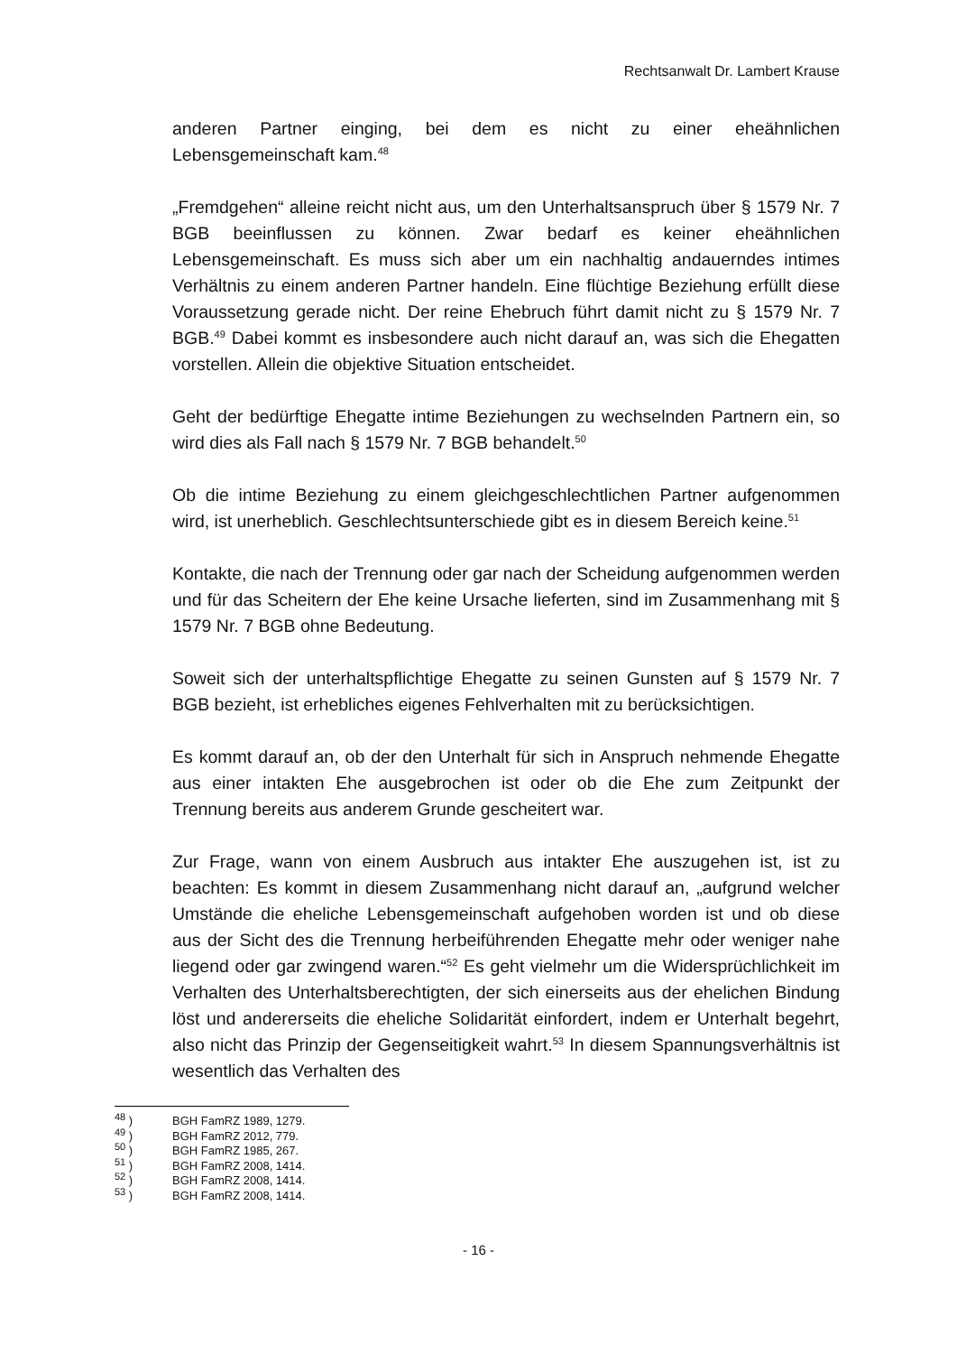Rechtsanwalt Dr. Lambert Krause
anderen Partner einging, bei dem es nicht zu einer eheähnlichen Lebensgemeinschaft kam.<sup>48</sup>
„Fremdgehen“ alleine reicht nicht aus, um den Unterhaltsanspruch über § 1579 Nr. 7 BGB beeinflussen zu können. Zwar bedarf es keiner eheähnlichen Lebensgemeinschaft. Es muss sich aber um ein nachhaltig andauerndes intimes Verhältnis zu einem anderen Partner handeln. Eine flüchtige Beziehung erfüllt diese Voraussetzung gerade nicht. Der reine Ehebruch führt damit nicht zu § 1579 Nr. 7 BGB.<sup>49</sup> Dabei kommt es insbesondere auch nicht darauf an, was sich die Ehegatten vorstellen. Allein die objektive Situation entscheidet.
Geht der bedürftige Ehegatte intime Beziehungen zu wechselnden Partnern ein, so wird dies als Fall nach § 1579 Nr. 7 BGB behandelt.<sup>50</sup>
Ob die intime Beziehung zu einem gleichgeschlechtlichen Partner aufgenommen wird, ist unerheblich. Geschlechtsunterschiede gibt es in diesem Bereich keine.<sup>51</sup>
Kontakte, die nach der Trennung oder gar nach der Scheidung aufgenommen werden und für das Scheitern der Ehe keine Ursache lieferten, sind im Zusammenhang mit § 1579 Nr. 7 BGB ohne Bedeutung.
Soweit sich der unterhaltspflichtige Ehegatte zu seinen Gunsten auf § 1579 Nr. 7 BGB bezieht, ist erhebliches eigenes Fehlverhalten mit zu berücksichtigen.
Es kommt darauf an, ob der den Unterhalt für sich in Anspruch nehmende Ehegatte aus einer intakten Ehe ausgebrochen ist oder ob die Ehe zum Zeitpunkt der Trennung bereits aus anderem Grunde gescheitert war.
Zur Frage, wann von einem Ausbruch aus intakter Ehe auszugehen ist, ist zu beachten: Es kommt in diesem Zusammenhang nicht darauf an, „aufgrund welcher Umstände die eheliche Lebensgemeinschaft aufgehoben worden ist und ob diese aus der Sicht des die Trennung herbeiführenden Ehegatte mehr oder weniger nahe liegend oder gar zwingend waren.“<sup>52</sup> Es geht vielmehr um die Widersprüchlichkeit im Verhalten des Unterhaltsberechtigten, der sich einerseits aus der ehelichen Bindung löst und andererseits die eheliche Solidarität einfordert, indem er Unterhalt begehrt, also nicht das Prinzip der Gegenseitigkeit wahrt.<sup>53</sup> In diesem Spannungsverhältnis ist wesentlich das Verhalten des
<sup>48</sup> ) BGH FamRZ 1989, 1279.
<sup>49</sup> ) BGH FamRZ 2012, 779.
<sup>50</sup> ) BGH FamRZ 1985, 267.
<sup>51</sup> ) BGH FamRZ 2008, 1414.
<sup>52</sup> ) BGH FamRZ 2008, 1414.
<sup>53</sup> ) BGH FamRZ 2008, 1414.
- 16 -